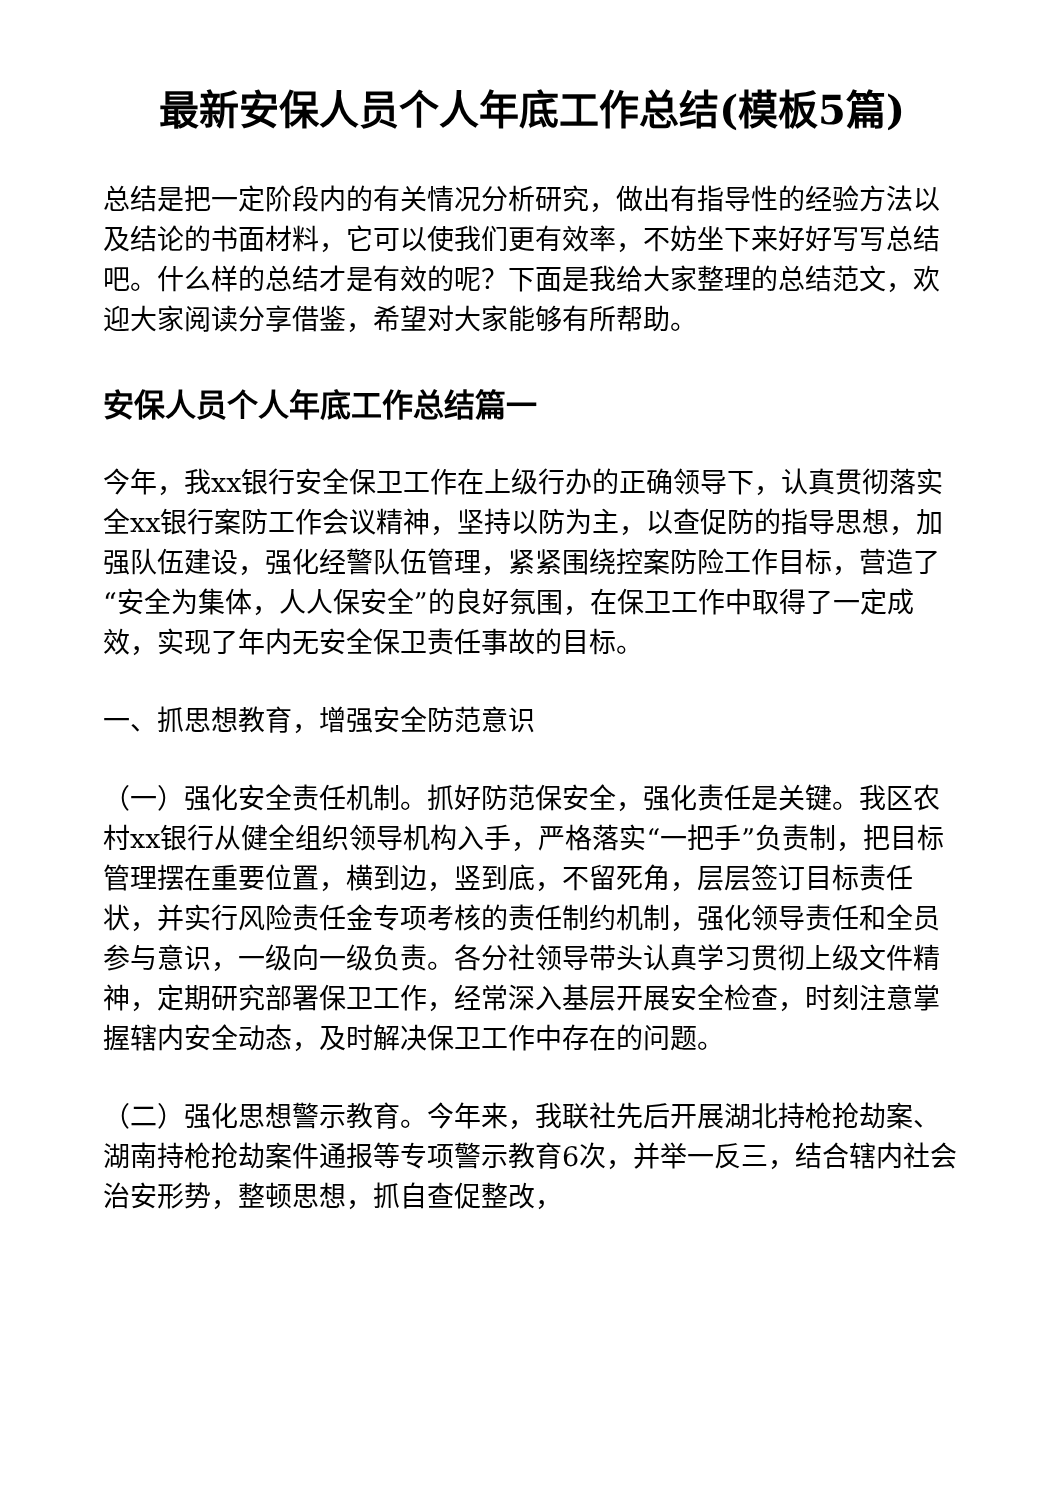最新安保人员个人年底工作总结(模板5篇)
总结是把一定阶段内的有关情况分析研究，做出有指导性的经验方法以及结论的书面材料，它可以使我们更有效率，不妨坐下来好好写写总结吧。什么样的总结才是有效的呢？下面是我给大家整理的总结范文，欢迎大家阅读分享借鉴，希望对大家能够有所帮助。
安保人员个人年底工作总结篇一
今年，我xx银行安全保卫工作在上级行办的正确领导下，认真贯彻落实全xx银行案防工作会议精神，坚持以防为主，以查促防的指导思想，加强队伍建设，强化经警队伍管理，紧紧围绕控案防险工作目标，营造了“安全为集体，人人保安全”的良好氛围，在保卫工作中取得了一定成效，实现了年内无安全保卫责任事故的目标。
一、抓思想教育，增强安全防范意识
（一）强化安全责任机制。抓好防范保安全，强化责任是关键。我区农村xx银行从健全组织领导机构入手，严格落实“一把手”负责制，把目标管理摆在重要位置，横到边，竖到底，不留死角，层层签订目标责任状，并实行风险责任金专项考核的责任制约机制，强化领导责任和全员参与意识，一级向一级负责。各分社领导带头认真学习贯彻上级文件精神，定期研究部署保卫工作，经常深入基层开展安全检查，时刻注意掌握辖内安全动态，及时解决保卫工作中存在的问题。
（二）强化思想警示教育。今年来，我联社先后开展湖北持枪抢劫案、湖南持枪抢劫案件通报等专项警示教育6次，并举一反三，结合辖内社会治安形势，整顿思想，抓自查促整改，